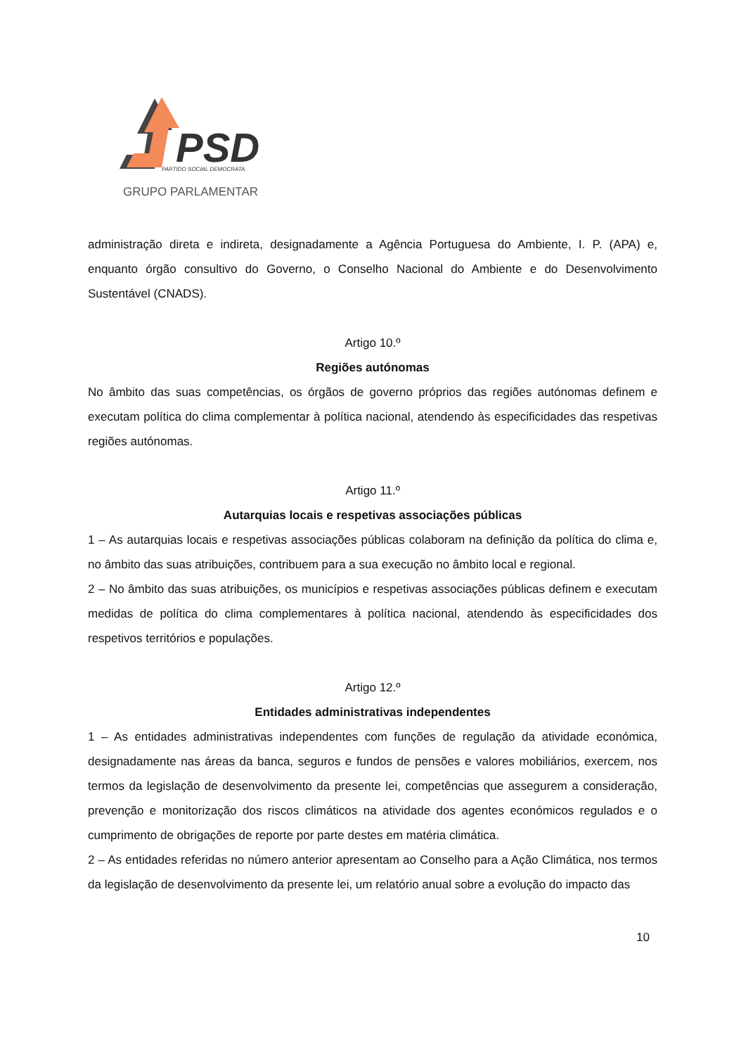PSD
PARTIDO SOCIAL DEMOCRATA
GRUPO PARLAMENTAR
administração direta e indireta, designadamente a Agência Portuguesa do Ambiente, I. P. (APA) e, enquanto órgão consultivo do Governo, o Conselho Nacional do Ambiente e do Desenvolvimento Sustentável (CNADS).
Artigo 10.º
Regiões autónomas
No âmbito das suas competências, os órgãos de governo próprios das regiões autónomas definem e executam política do clima complementar à política nacional, atendendo às especificidades das respetivas regiões autónomas.
Artigo 11.º
Autarquias locais e respetivas associações públicas
1 – As autarquias locais e respetivas associações públicas colaboram na definição da política do clima e, no âmbito das suas atribuições, contribuem para a sua execução no âmbito local e regional.
2 – No âmbito das suas atribuições, os municípios e respetivas associações públicas definem e executam medidas de política do clima complementares à política nacional, atendendo às especificidades dos respetivos territórios e populações.
Artigo 12.º
Entidades administrativas independentes
1 – As entidades administrativas independentes com funções de regulação da atividade económica, designadamente nas áreas da banca, seguros e fundos de pensões e valores mobiliários, exercem, nos termos da legislação de desenvolvimento da presente lei, competências que assegurem a consideração, prevenção e monitorização dos riscos climáticos na atividade dos agentes económicos regulados e o cumprimento de obrigações de reporte por parte destes em matéria climática.
2 – As entidades referidas no número anterior apresentam ao Conselho para a Ação Climática, nos termos da legislação de desenvolvimento da presente lei, um relatório anual sobre a evolução do impacto das
10